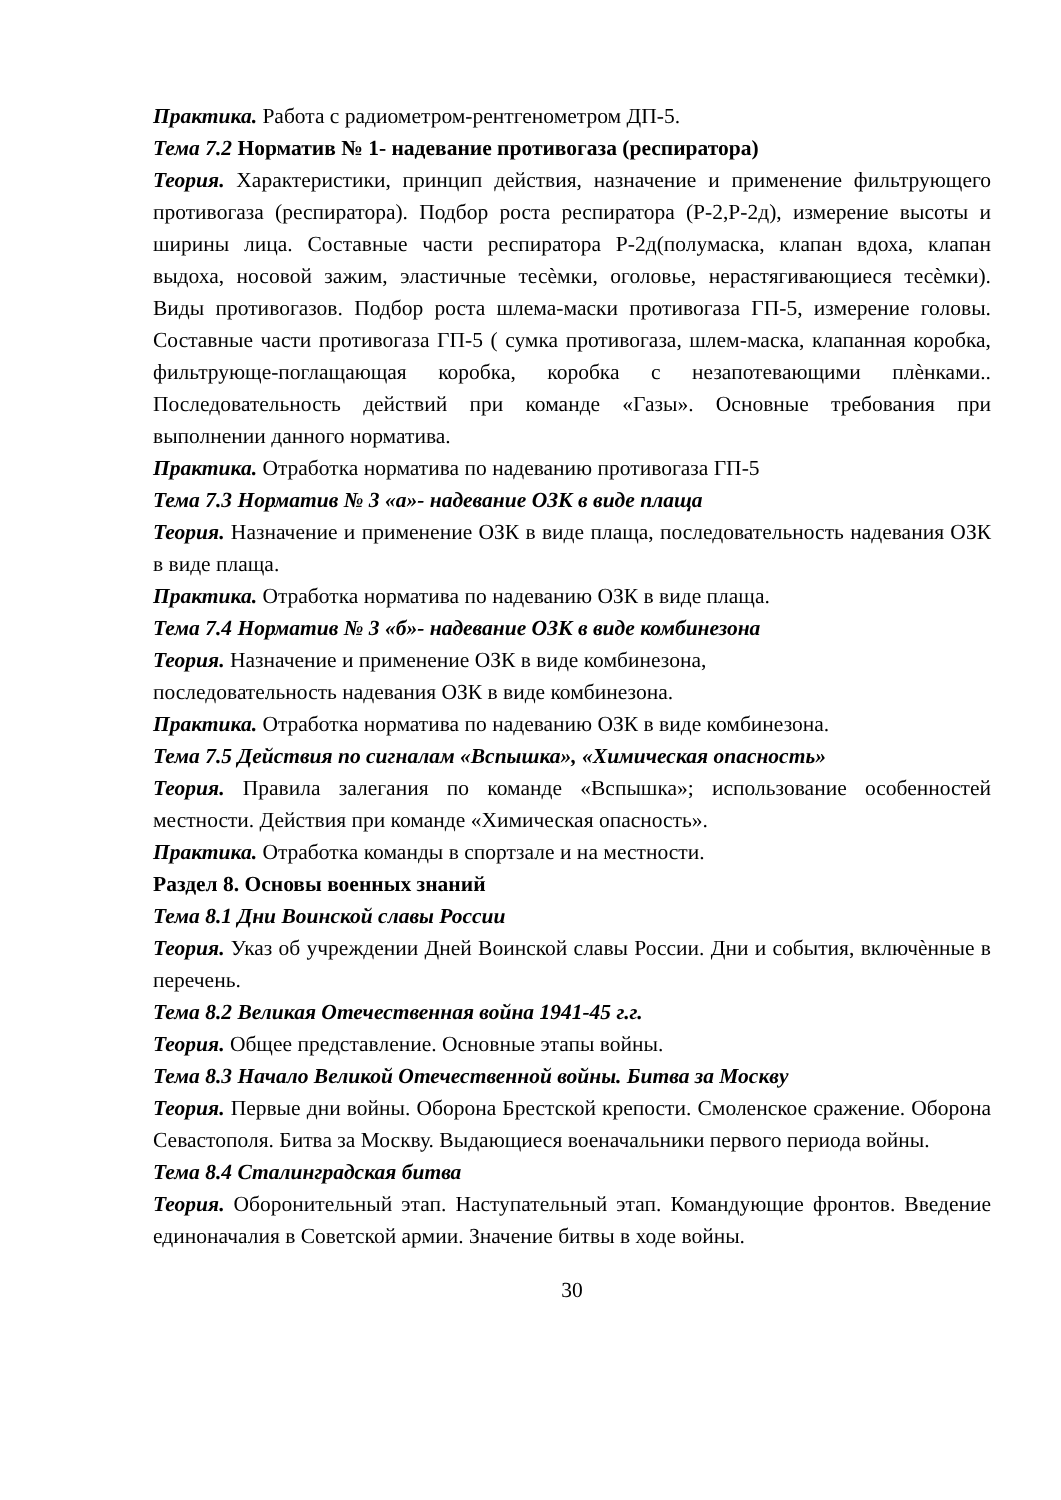Практика. Работа с радиометром-рентгенометром ДП-5.
Тема 7.2 Норматив № 1- надевание противогаза (респиратора)
Теория. Характеристики, принцип действия, назначение и применение фильтрующего противогаза (респиратора). Подбор роста респиратора (Р-2,Р-2д), измерение высоты и ширины лица. Составные части респиратора Р-2д(полумаска, клапан вдоха, клапан выдоха, носовой зажим, эластичные тесѐмки, оголовье, нерастягивающиеся тесѐмки). Виды противогазов. Подбор роста шлема-маски противогаза ГП-5, измерение головы. Составные части противогаза ГП-5 ( сумка противогаза, шлем-маска, клапанная коробка, фильтрующе-поглащающая коробка, коробка с незапотевающими плѐнками.. Последовательность действий при команде «Газы». Основные требования при выполнении данного норматива.
Практика. Отработка норматива по надеванию противогаза ГП-5
Тема 7.3 Норматив № 3 «а»- надевание ОЗК в виде плаща
Теория. Назначение и применение ОЗК в виде плаща, последовательность надевания ОЗК в виде плаща.
Практика. Отработка норматива по надеванию ОЗК в виде плаща.
Тема 7.4 Норматив № 3 «б»- надевание ОЗК в виде комбинезона
Теория. Назначение и применение ОЗК в виде комбинезона,
последовательность надевания ОЗК в виде комбинезона.
Практика. Отработка норматива по надеванию ОЗК в виде комбинезона.
Тема 7.5 Действия по сигналам «Вспышка», «Химическая опасность»
Теория. Правила залегания по команде «Вспышка»; использование особенностей местности. Действия при команде «Химическая опасность».
Практика. Отработка команды в спортзале и на местности.
Раздел 8. Основы военных знаний
Тема 8.1 Дни Воинской славы России
Теория. Указ об учреждении Дней Воинской славы России. Дни и события, включѐнные в перечень.
Тема 8.2 Великая Отечественная война 1941-45 г.г.
Теория. Общее представление. Основные этапы войны.
Тема 8.3 Начало Великой Отечественной войны. Битва за Москву
Теория. Первые дни войны. Оборона Брестской крепости. Смоленское сражение. Оборона Севастополя. Битва за Москву. Выдающиеся военачальники первого периода войны.
Тема 8.4 Сталинградская битва
Теория. Оборонительный этап. Наступательный этап. Командующие фронтов. Введение единоначалия в Советской армии. Значение битвы в ходе войны.
30